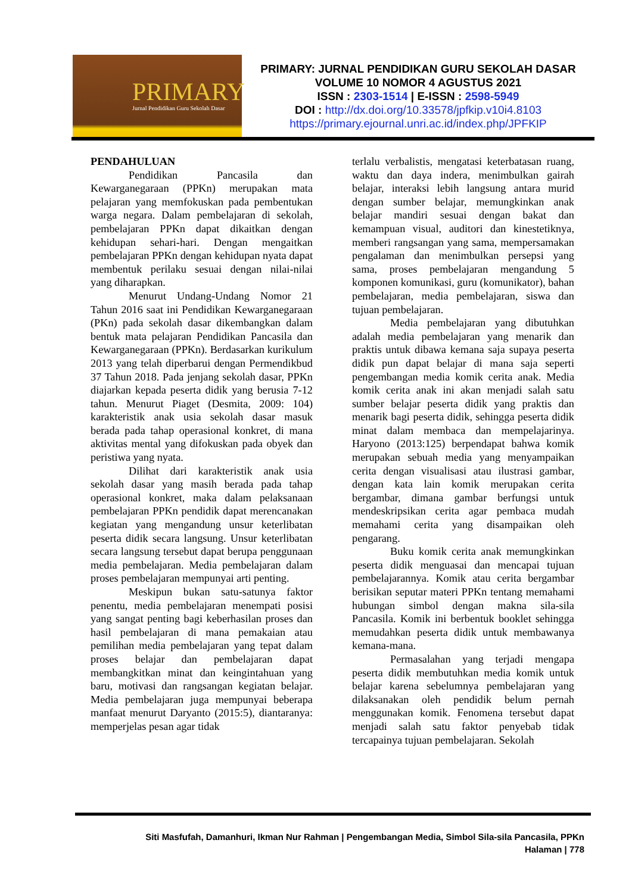PRIMARY
Jurnal Pendidikan Guru Sekolah Dasar
PRIMARY: JURNAL PENDIDIKAN GURU SEKOLAH DASAR
VOLUME 10 NOMOR 4 AGUSTUS 2021
ISSN : 2303-1514 | E-ISSN : 2598-5949
DOI : http://dx.doi.org/10.33578/jpfkip.v10i4.8103
https://primary.ejournal.unri.ac.id/index.php/JPFKIP
PENDAHULUAN
Pendidikan Pancasila dan Kewarganegaraan (PPKn) merupakan mata pelajaran yang memfokuskan pada pembentukan warga negara. Dalam pembelajaran di sekolah, pembelajaran PPKn dapat dikaitkan dengan kehidupan sehari-hari. Dengan mengaitkan pembelajaran PPKn dengan kehidupan nyata dapat membentuk perilaku sesuai dengan nilai-nilai yang diharapkan.
Menurut Undang-Undang Nomor 21 Tahun 2016 saat ini Pendidikan Kewarganegaraan (PKn) pada sekolah dasar dikembangkan dalam bentuk mata pelajaran Pendidikan Pancasila dan Kewarganegaraan (PPKn). Berdasarkan kurikulum 2013 yang telah diperbarui dengan Permendikbud 37 Tahun 2018. Pada jenjang sekolah dasar, PPKn diajarkan kepada peserta didik yang berusia 7-12 tahun. Menurut Piaget (Desmita, 2009: 104) karakteristik anak usia sekolah dasar masuk berada pada tahap operasional konkret, di mana aktivitas mental yang difokuskan pada obyek dan peristiwa yang nyata.
Dilihat dari karakteristik anak usia sekolah dasar yang masih berada pada tahap operasional konkret, maka dalam pelaksanaan pembelajaran PPKn pendidik dapat merencanakan kegiatan yang mengandung unsur keterlibatan peserta didik secara langsung. Unsur keterlibatan secara langsung tersebut dapat berupa penggunaan media pembelajaran. Media pembelajaran dalam proses pembelajaran mempunyai arti penting.
Meskipun bukan satu-satunya faktor penentu, media pembelajaran menempati posisi yang sangat penting bagi keberhasilan proses dan hasil pembelajaran di mana pemakaian atau pemilihan media pembelajaran yang tepat dalam proses belajar dan pembelajaran dapat membangkitkan minat dan keingintahuan yang baru, motivasi dan rangsangan kegiatan belajar. Media pembelajaran juga mempunyai beberapa manfaat menurut Daryanto (2015:5), diantaranya: memperjelas pesan agar tidak
terlalu verbalistis, mengatasi keterbatasan ruang, waktu dan daya indera, menimbulkan gairah belajar, interaksi lebih langsung antara murid dengan sumber belajar, memungkinkan anak belajar mandiri sesuai dengan bakat dan kemampuan visual, auditori dan kinestetiknya, memberi rangsangan yang sama, mempersamakan pengalaman dan menimbulkan persepsi yang sama, proses pembelajaran mengandung 5 komponen komunikasi, guru (komunikator), bahan pembelajaran, media pembelajaran, siswa dan tujuan pembelajaran.
Media pembelajaran yang dibutuhkan adalah media pembelajaran yang menarik dan praktis untuk dibawa kemana saja supaya peserta didik pun dapat belajar di mana saja seperti pengembangan media komik cerita anak. Media komik cerita anak ini akan menjadi salah satu sumber belajar peserta didik yang praktis dan menarik bagi peserta didik, sehingga peserta didik minat dalam membaca dan mempelajarinya. Haryono (2013:125) berpendapat bahwa komik merupakan sebuah media yang menyampaikan cerita dengan visualisasi atau ilustrasi gambar, dengan kata lain komik merupakan cerita bergambar, dimana gambar berfungsi untuk mendeskripsikan cerita agar pembaca mudah memahami cerita yang disampaikan oleh pengarang.
Buku komik cerita anak memungkinkan peserta didik menguasai dan mencapai tujuan pembelajarannya. Komik atau cerita bergambar berisikan seputar materi PPKn tentang memahami hubungan simbol dengan makna sila-sila Pancasila. Komik ini berbentuk booklet sehingga memudahkan peserta didik untuk membawanya kemana-mana.
Permasalahan yang terjadi mengapa peserta didik membutuhkan media komik untuk belajar karena sebelumnya pembelajaran yang dilaksanakan oleh pendidik belum pernah menggunakan komik. Fenomena tersebut dapat menjadi salah satu faktor penyebab tidak tercapainya tujuan pembelajaran. Sekolah
Siti Masfufah, Damanhuri, Ikman Nur Rahman | Pengembangan Media, Simbol Sila-sila Pancasila, PPKn
Halaman | 778